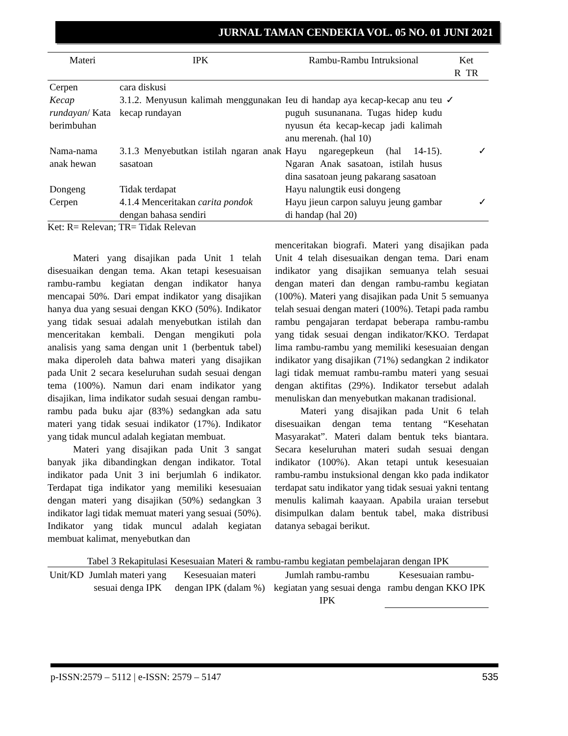JURNAL TAMAN CENDEKIA VOL. 05 NO. 01 JUNI 2021
| Materi | IPK | Rambu-Rambu Intruksional | Ket R TR |
| --- | --- | --- | --- |
| Cerpen | cara diskusi | | |
| Kecap rundayan / Kata berimbuhan | 3.1.2. Menyusun kalimah menggunakan kecap rundayan | Ieu di handap aya kecap-kecap anu teu puguh susunanana. Tugas hidep kudu nyusun éta kecap-kecap jadi kalimah anu merenah. (hal 10) | ✓ |
| Nama-nama anak hewan | 3.1.3 Menyebutkan istilah ngaran anak sasatoan | Hayu ngaregepkeun (hal 14-15). Ngaran Anak sasatoan, istilah husus dina sasatoan jeung pakarang sasatoan | ✓ |
| Dongeng | Tidak terdapat | Hayu nalungtik eusi dongeng | |
| Cerpen | 4.1.4 Menceritakan carita pondok dengan bahasa sendiri | Hayu jieun carpon saluyu jeung gambar di handap (hal 20) | ✓ |
Ket: R= Relevan; TR= Tidak Relevan
Materi yang disajikan pada Unit 1 telah disesuaikan dengan tema. Akan tetapi kesesuaisan rambu-rambu kegiatan dengan indikator hanya mencapai 50%. Dari empat indikator yang disajikan hanya dua yang sesuai dengan KKO (50%). Indikator yang tidak sesuai adalah menyebutkan istilah dan menceritakan kembali. Dengan mengikuti pola analisis yang sama dengan unit 1 (berbentuk tabel) maka diperoleh data bahwa materi yang disajikan pada Unit 2 secara keseluruhan sudah sesuai dengan tema (100%). Namun dari enam indikator yang disajikan, lima indikator sudah sesuai dengan rambu-rambu pada buku ajar (83%) sedangkan ada satu materi yang tidak sesuai indikator (17%). Indikator yang tidak muncul adalah kegiatan membuat.
Materi yang disajikan pada Unit 3 sangat banyak jika dibandingkan dengan indikator. Total indikator pada Unit 3 ini berjumlah 6 indikator. Terdapat tiga indikator yang memiliki kesesuaian dengan materi yang disajikan (50%) sedangkan 3 indikator lagi tidak memuat materi yang sesuai (50%). Indikator yang tidak muncul adalah kegiatan membuat kalimat, menyebutkan dan
menceritakan biografi. Materi yang disajikan pada Unit 4 telah disesuaikan dengan tema. Dari enam indikator yang disajikan semuanya telah sesuai dengan materi dan dengan rambu-rambu kegiatan (100%). Materi yang disajikan pada Unit 5 semuanya telah sesuai dengan materi (100%). Tetapi pada rambu rambu pengajaran terdapat beberapa rambu-rambu yang tidak sesuai dengan indikator/KKO. Terdapat lima rambu-rambu yang memiliki kesesuaian dengan indikator yang disajikan (71%) sedangkan 2 indikator lagi tidak memuat rambu-rambu materi yang sesuai dengan aktifitas (29%). Indikator tersebut adalah menuliskan dan menyebutkan makanan tradisional.
Materi yang disajikan pada Unit 6 telah disesuaikan dengan tema tentang “Kesehatan Masyarakat”. Materi dalam bentuk teks biantara. Secara keseluruhan materi sudah sesuai dengan indikator (100%). Akan tetapi untuk kesesuaian rambu-rambu instuksional dengan kko pada indikator terdapat satu indikator yang tidak sesuai yakni tentang menulis kalimah kaayaan. Apabila uraian tersebut disimpulkan dalam bentuk tabel, maka distribusi datanya sebagai berikut.
Tabel 3 Rekapitulasi Kesesuaian Materi & rambu-rambu kegiatan pembelajaran dengan IPK
| Unit/KD | Jumlah materi yang sesuai denga IPK | Kesesuaian materi dengan IPK (dalam %) | Jumlah rambu-rambu kegiatan yang sesuai denga IPK | Kesesuaian rambu-rambu dengan KKO IPK |
| --- | --- | --- | --- | --- |
p-ISSN:2579 – 5112 | e-ISSN: 2579 – 5147 535